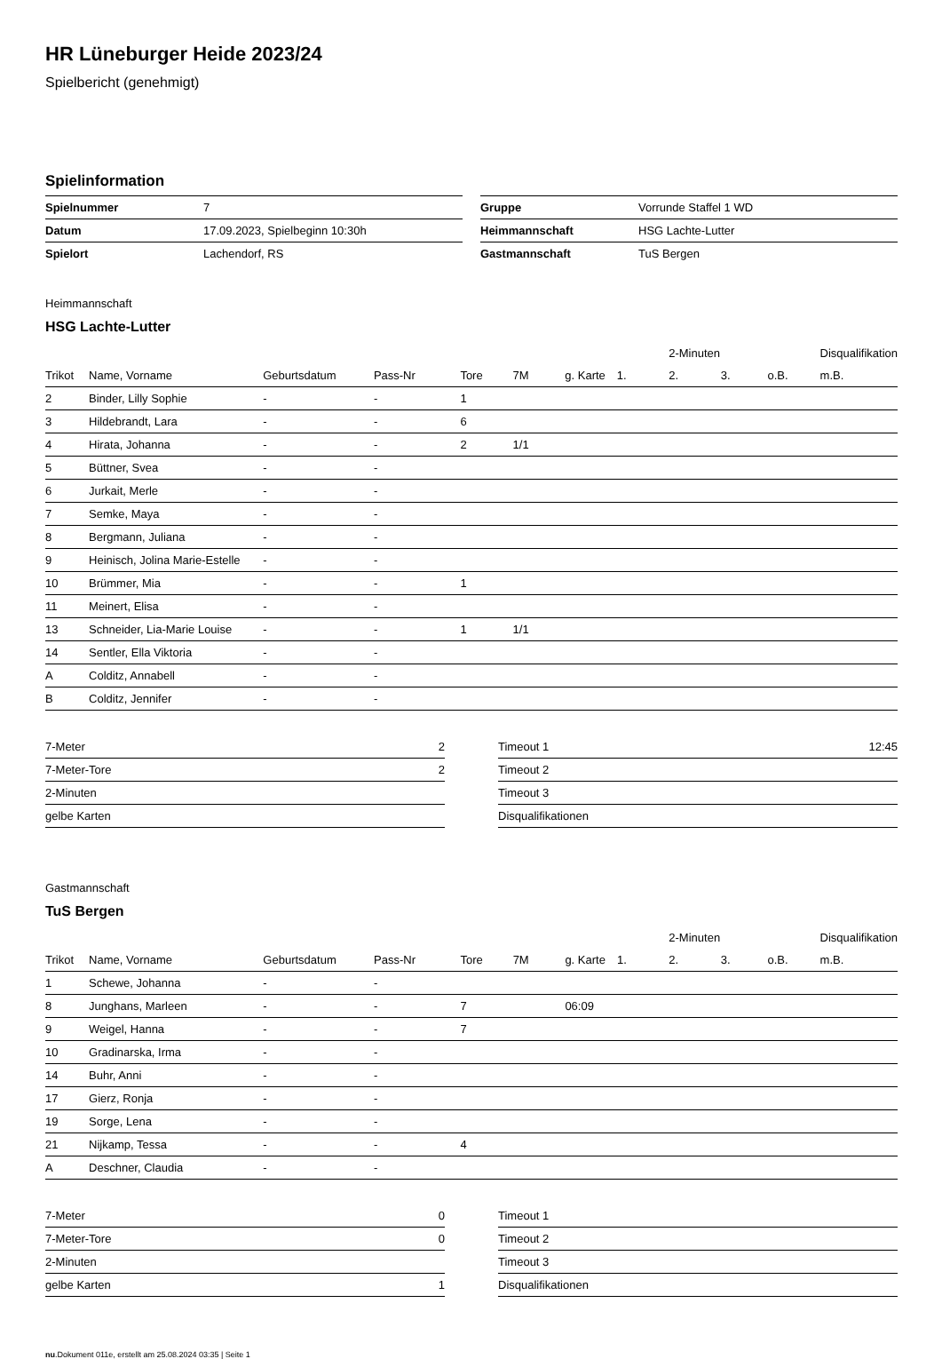HR Lüneburger Heide 2023/24
Spielbericht (genehmigt)
Spielinformation
| Spielnummer | 7 |
| Datum | 17.09.2023, Spielbeginn 10:30h |
| Spielort | Lachendorf, RS |
| Gruppe | Vorrunde Staffel 1 WD |
| Heimmannschaft | HSG Lachte-Lutter |
| Gastmannschaft | TuS Bergen |
Heimmannschaft
HSG Lachte-Lutter
| | | | | | | | | 2-Minuten | | | Disqualifikation |
| --- | --- | --- | --- | --- | --- | --- | --- | --- | --- | --- | --- |
| Trikot | Name, Vorname | Geburtsdatum | Pass-Nr | Tore | 7M | g. Karte | 1. | 2. | 3. | o.B. | m.B. |
| 2 | Binder, Lilly Sophie | - | - | 1 | | | | | | | |
| 3 | Hildebrandt, Lara | - | - | 6 | | | | | | | |
| 4 | Hirata, Johanna | - | - | 2 | 1/1 | | | | | | |
| 5 | Büttner, Svea | - | - | | | | | | | | |
| 6 | Jurkait, Merle | - | - | | | | | | | | |
| 7 | Semke, Maya | - | - | | | | | | | | |
| 8 | Bergmann, Juliana | - | - | | | | | | | | |
| 9 | Heinisch, Jolina Marie-Estelle | - | - | | | | | | | | |
| 10 | Brümmer, Mia | - | - | 1 | | | | | | | |
| 11 | Meinert, Elisa | - | - | | | | | | | | |
| 13 | Schneider, Lia-Marie Louise | - | - | 1 | 1/1 | | | | | | |
| 14 | Sentler, Ella Viktoria | - | - | | | | | | | | |
| A | Colditz, Annabell | - | - | | | | | | | | |
| B | Colditz, Jennifer | - | - | | | | | | | | |
| 7-Meter | 2 |
| 7-Meter-Tore | 2 |
| 2-Minuten | |
| gelbe Karten | |
| Timeout 1 | 12:45 |
| Timeout 2 | |
| Timeout 3 | |
| Disqualifikationen | |
Gastmannschaft
TuS Bergen
| | | | | | | | | 2-Minuten | | | Disqualifikation |
| --- | --- | --- | --- | --- | --- | --- | --- | --- | --- | --- | --- |
| Trikot | Name, Vorname | Geburtsdatum | Pass-Nr | Tore | 7M | g. Karte | 1. | 2. | 3. | o.B. | m.B. |
| 1 | Schewe, Johanna | - | - | | | | | | | | |
| 8 | Junghans, Marleen | - | - | 7 | | 06:09 | | | | | |
| 9 | Weigel, Hanna | - | - | 7 | | | | | | | |
| 10 | Gradinarska, Irma | - | - | | | | | | | | |
| 14 | Buhr, Anni | - | - | | | | | | | | |
| 17 | Gierz, Ronja | - | - | | | | | | | | |
| 19 | Sorge, Lena | - | - | | | | | | | | |
| 21 | Nijkamp, Tessa | - | - | 4 | | | | | | | |
| A | Deschner, Claudia | - | - | | | | | | | | |
| 7-Meter | 0 |
| 7-Meter-Tore | 0 |
| 2-Minuten | |
| gelbe Karten | 1 |
| Timeout 1 | |
| Timeout 2 | |
| Timeout 3 | |
| Disqualifikationen | |
nu.Dokument 011e, erstellt am 25.08.2024 03:35 | Seite 1